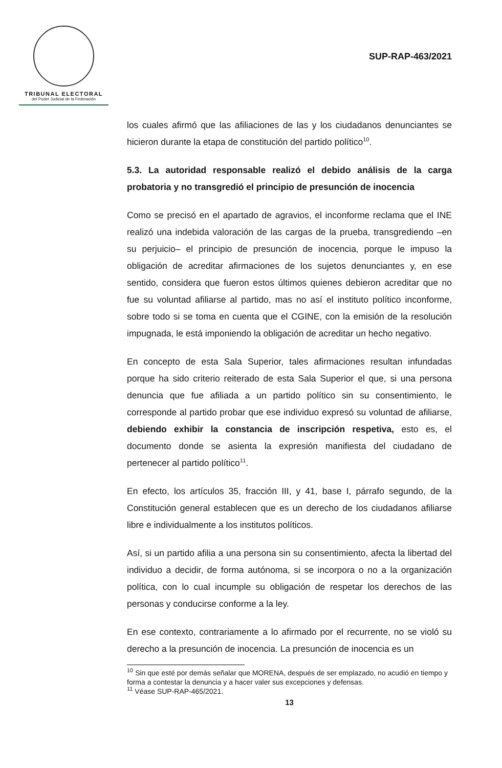TRIBUNAL ELECTORAL
del Poder Judicial de la Federación
SUP-RAP-463/2021
los cuales afirmó que las afiliaciones de las y los ciudadanos denunciantes se hicieron durante la etapa de constitución del partido político<sup>10</sup>.
5.3. La autoridad responsable realizó el debido análisis de la carga probatoria y no transgredió el principio de presunción de inocencia
Como se precisó en el apartado de agravios, el inconforme reclama que el INE realizó una indebida valoración de las cargas de la prueba, transgrediendo –en su perjuicio– el principio de presunción de inocencia, porque le impuso la obligación de acreditar afirmaciones de los sujetos denunciantes y, en ese sentido, considera que fueron estos últimos quienes debieron acreditar que no fue su voluntad afiliarse al partido, mas no así el instituto político inconforme, sobre todo si se toma en cuenta que el CGINE, con la emisión de la resolución impugnada, le está imponiendo la obligación de acreditar un hecho negativo.
En concepto de esta Sala Superior, tales afirmaciones resultan infundadas porque ha sido criterio reiterado de esta Sala Superior el que, si una persona denuncia que fue afiliada a un partido político sin su consentimiento, le corresponde al partido probar que ese individuo expresó su voluntad de afiliarse, debiendo exhibir la constancia de inscripción respetiva, esto es, el documento donde se asienta la expresión manifiesta del ciudadano de pertenecer al partido político<sup>11</sup>.
En efecto, los artículos 35, fracción III, y 41, base I, párrafo segundo, de la Constitución general establecen que es un derecho de los ciudadanos afiliarse libre e individualmente a los institutos políticos.
Así, si un partido afilia a una persona sin su consentimiento, afecta la libertad del individuo a decidir, de forma autónoma, si se incorpora o no a la organización política, con lo cual incumple su obligación de respetar los derechos de las personas y conducirse conforme a la ley.
En ese contexto, contrariamente a lo afirmado por el recurrente, no se violó su derecho a la presunción de inocencia. La presunción de inocencia es un
<sup>10</sup> Sin que esté por demás señalar que MORENA, después de ser emplazado, no acudió en tiempo y forma a contestar la denuncia y a hacer valer sus excepciones y defensas.
<sup>11</sup> Véase SUP-RAP-465/2021.
13